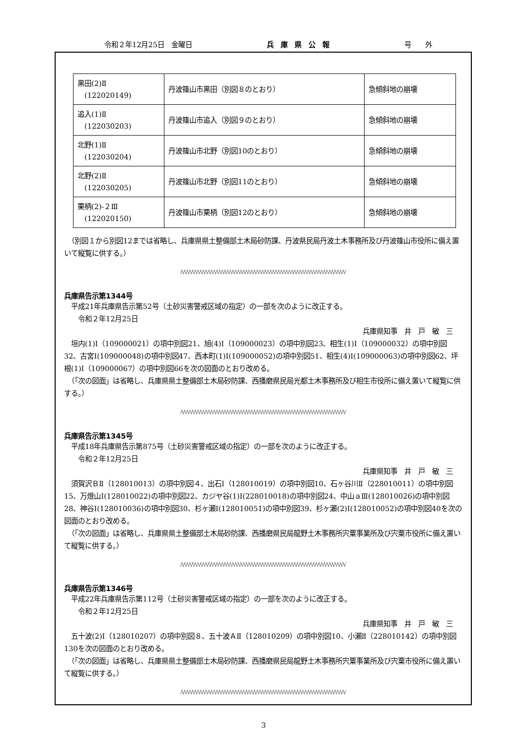令和２年12月25日　金曜日 兵　庫　県　公　報 号　　外
| 黒田(2)Ⅱ (122020149) | 丹波篠山市黒田（別図８のとおり） | 急傾斜地の崩壊 |
| 追入(1)Ⅱ (122030203) | 丹波篠山市追入（別図９のとおり） | 急傾斜地の崩壊 |
| 北野(1)Ⅱ (122030204) | 丹波篠山市北野（別図10のとおり） | 急傾斜地の崩壊 |
| 北野(2)Ⅱ (122030205) | 丹波篠山市北野（別図11のとおり） | 急傾斜地の崩壊 |
| 栗柄(2)-２Ⅲ (122020150) | 丹波篠山市栗柄（別図12のとおり） | 急傾斜地の崩壊 |
　（別図１から別図12までは省略し、兵庫県県土整備部土木局砂防課、丹波県民局丹波土木事務所及び丹波篠山市役所に備え置いて縦覧に供する。）
/\/\/\/\/\/\/\/\/\/\/\/\/\/\/\/\/\/\/\/\/\/\/\/\/\/\/\/\/\/\/\/\/\/\/\/\/\/\/\/\/\/\/\/\/\/\/\/\/\/\/\/\/\/\/\/\/\/\/\/\/\/
兵庫県告示第1344号
　平成21年兵庫県告示第52号（土砂災害警戒区域の指定）の一部を次のように改正する。
　　令和２年12月25日
兵庫県知事　井　戸　敏　三
　垣内(1)Ⅰ（109000021）の項中別図21、旭(4)Ⅰ（109000023）の項中別図23、相生(1)Ⅰ（109000032）の項中別図32、古宮Ⅰ(109000048)の項中別図47、西本町(1)Ⅰ(109000052)の項中別図51、相生(4)Ⅰ(109000063)の項中別図62、坪根(1)Ⅰ（109000067）の項中別図66を次の図面のとおり改める。
　（「次の図面」は省略し、兵庫県県土整備部土木局砂防課、西播磨県民局光都土木事務所及び相生市役所に備え置いて縦覧に供する。）
/\/\/\/\/\/\/\/\/\/\/\/\/\/\/\/\/\/\/\/\/\/\/\/\/\/\/\/\/\/\/\/\/\/\/\/\/\/\/\/\/\/\/\/\/\/\/\/\/\/\/\/\/\/\/\/\/\/\/\/\/\/
兵庫県告示第1345号
　平成18年兵庫県告示第875号（土砂災害警戒区域の指定）の一部を次のように改正する。
　　令和２年12月25日
兵庫県知事　井　戸　敏　三
　須賀沢ＢⅡ（128010013）の項中別図４、出石Ⅰ（128010019）の項中別図10、石ヶ谷川Ⅱ（228010011）の項中別図15、万燈山Ⅰ(128010022)の項中別図22、カジヤ谷(1)Ⅰ(228010018)の項中別図24、中山ａⅢ(128010026)の項中別図28、神谷Ⅰ(128010036)の項中別図30、杉ヶ瀬Ⅰ(128010051)の項中別図39、杉ヶ瀬(2)Ⅰ(128010052)の項中別図40を次の図面のとおり改める。
　（「次の図面」は省略し、兵庫県県土整備部土木局砂防課、西播磨県民局龍野土木事務所宍粟事業所及び宍粟市役所に備え置いて縦覧に供する。）
/\/\/\/\/\/\/\/\/\/\/\/\/\/\/\/\/\/\/\/\/\/\/\/\/\/\/\/\/\/\/\/\/\/\/\/\/\/\/\/\/\/\/\/\/\/\/\/\/\/\/\/\/\/\/\/\/\/\/\/\/\/
兵庫県告示第1346号
　平成22年兵庫県告示第112号（土砂災害警戒区域の指定）の一部を次のように改正する。
　　令和２年12月25日
兵庫県知事　井　戸　敏　三
　五十波(2)Ⅰ（128010207）の項中別図８、五十波ＡⅡ（128010209）の項中別図10、小瀬Ⅱ（228010142）の項中別図130を次の図面のとおり改める。
　（「次の図面」は省略し、兵庫県県土整備部土木局砂防課、西播磨県民局龍野土木事務所宍粟事業所及び宍粟市役所に備え置いて縦覧に供する。）
/\/\/\/\/\/\/\/\/\/\/\/\/\/\/\/\/\/\/\/\/\/\/\/\/\/\/\/\/\/\/\/\/\/\/\/\/\/\/\/\/\/\/\/\/\/\/\/\/\/\/\/\/\/\/\/\/\/\/\/\/\/
3